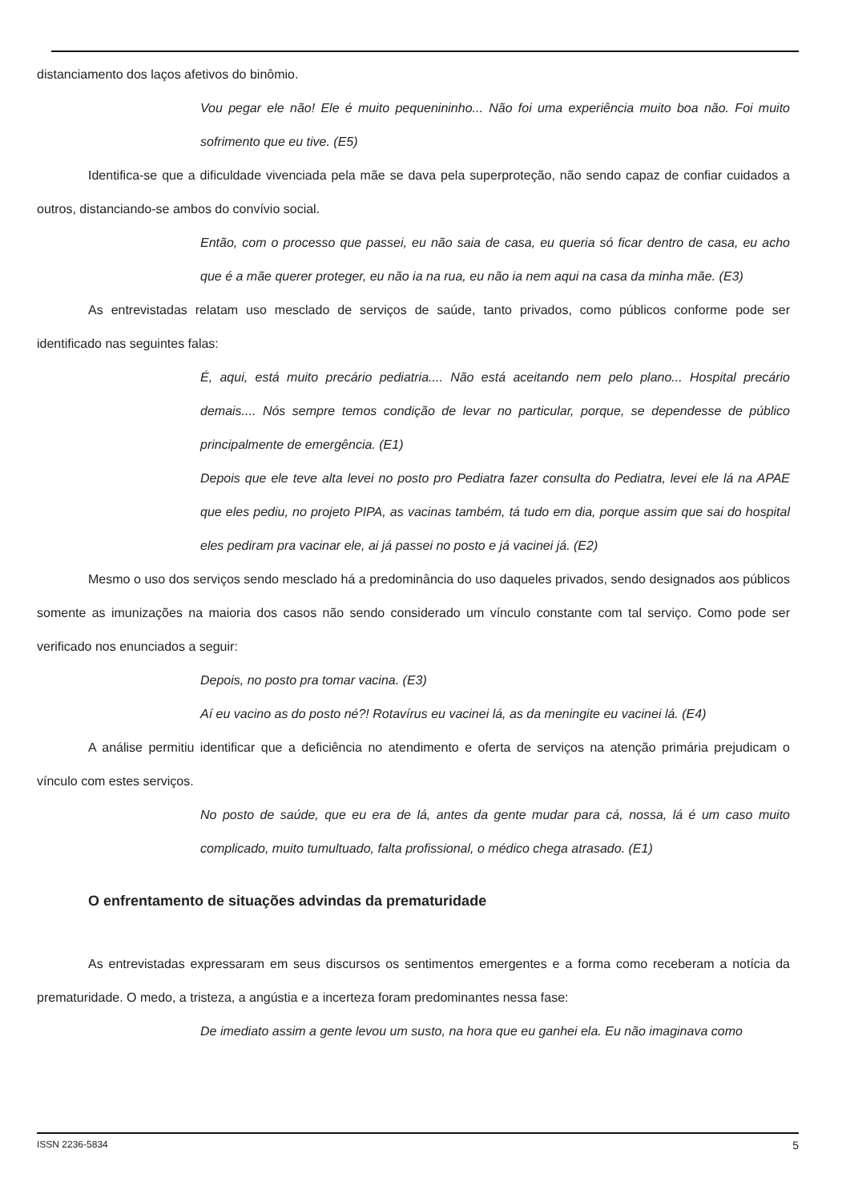distanciamento dos laços afetivos do binômio.
Vou pegar ele não! Ele é muito pequenininho... Não foi uma experiência muito boa não. Foi muito sofrimento que eu tive. (E5)
Identifica-se que a dificuldade vivenciada pela mãe se dava pela superproteção, não sendo capaz de confiar cuidados a outros, distanciando-se ambos do convívio social.
Então, com o processo que passei, eu não saia de casa, eu queria só ficar dentro de casa, eu acho que é a mãe querer proteger, eu não ia na rua, eu não ia nem aqui na casa da minha mãe. (E3)
As entrevistadas relatam uso mesclado de serviços de saúde, tanto privados, como públicos conforme pode ser identificado nas seguintes falas:
É, aqui, está muito precário pediatria.... Não está aceitando nem pelo plano... Hospital precário demais.... Nós sempre temos condição de levar no particular, porque, se dependesse de público principalmente de emergência. (E1)
Depois que ele teve alta levei no posto pro Pediatra fazer consulta do Pediatra, levei ele lá na APAE que eles pediu, no projeto PIPA, as vacinas também, tá tudo em dia, porque assim que sai do hospital eles pediram pra vacinar ele, ai já passei no posto e já vacinei já. (E2)
Mesmo o uso dos serviços sendo mesclado há a predominância do uso daqueles privados, sendo designados aos públicos somente as imunizações na maioria dos casos não sendo considerado um vínculo constante com tal serviço. Como pode ser verificado nos enunciados a seguir:
Depois, no posto pra tomar vacina. (E3)
Aí eu vacino as do posto né?! Rotavírus eu vacinei lá, as da meningite eu vacinei lá. (E4)
A análise permitiu identificar que a deficiência no atendimento e oferta de serviços na atenção primária prejudicam o vínculo com estes serviços.
No posto de saúde, que eu era de lá, antes da gente mudar para cá, nossa, lá é um caso muito complicado, muito tumultuado, falta profissional, o médico chega atrasado. (E1)
O enfrentamento de situações advindas da prematuridade
As entrevistadas expressaram em seus discursos os sentimentos emergentes e a forma como receberam a notícia da prematuridade. O medo, a tristeza, a angústia e a incerteza foram predominantes nessa fase:
De imediato assim a gente levou um susto, na hora que eu ganhei ela. Eu não imaginava como
ISSN 2236-5834 5